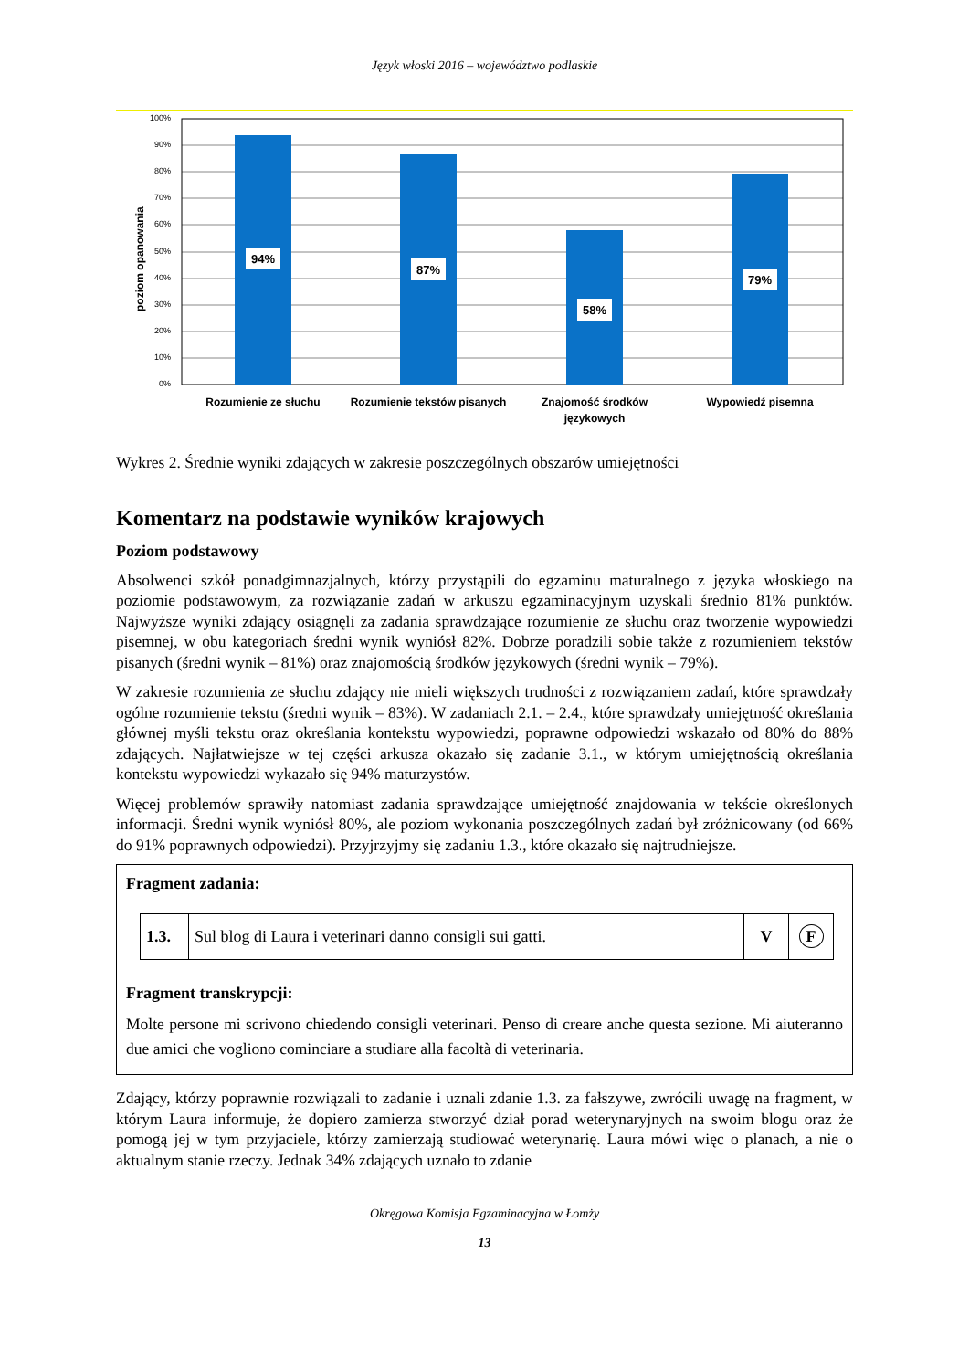Język włoski 2016 – województwo podlaskie
poziom opanowania
100%
90%
80%
70%
60%
50%
40%
30%
20%
10%
0%
94%
87%
58%
79%
Rozumienie ze słuchu
Rozumienie tekstów pisanych
Znajomość środków
językowych
Wypowiedź pisemna
Wykres 2. Średnie wyniki zdających w zakresie poszczególnych obszarów umiejętności
Komentarz na podstawie wyników krajowych
Poziom podstawowy
Absolwenci szkół ponadgimnazjalnych, którzy przystąpili do egzaminu maturalnego z języka włoskiego na poziomie podstawowym, za rozwiązanie zadań w arkuszu egzaminacyjnym uzyskali średnio 81% punktów. Najwyższe wyniki zdający osiągnęli za zadania sprawdzające rozumienie ze słuchu oraz tworzenie wypowiedzi pisemnej, w obu kategoriach średni wynik wyniósł 82%. Dobrze poradzili sobie także z rozumieniem tekstów pisanych (średni wynik – 81%) oraz znajomością środków językowych (średni wynik – 79%).
W zakresie rozumienia ze słuchu zdający nie mieli większych trudności z rozwiązaniem zadań, które sprawdzały ogólne rozumienie tekstu (średni wynik – 83%). W zadaniach 2.1. – 2.4., które sprawdzały umiejętność określania głównej myśli tekstu oraz określania kontekstu wypowiedzi, poprawne odpowiedzi wskazało od 80% do 88% zdających. Najłatwiejsze w tej części arkusza okazało się zadanie 3.1., w którym umiejętnością określania kontekstu wypowiedzi wykazało się 94% maturzystów.
Więcej problemów sprawiły natomiast zadania sprawdzające umiejętność znajdowania w tekście określonych informacji. Średni wynik wyniósł 80%, ale poziom wykonania poszczególnych zadań był zróżnicowany (od 66% do 91% poprawnych odpowiedzi). Przyjrzyjmy się zadaniu 1.3., które okazało się najtrudniejsze.
Fragment zadania:
| 1.3. | Sul blog di Laura i veterinari danno consigli sui gatti. | V | F |
Fragment transkrypcji:
Molte persone mi scrivono chiedendo consigli veterinari. Penso di creare anche questa sezione. Mi aiuteranno due amici che vogliono cominciare a studiare alla facoltà di veterinaria.
Zdający, którzy poprawnie rozwiązali to zadanie i uznali zdanie 1.3. za fałszywe, zwrócili uwagę na fragment, w którym Laura informuje, że dopiero zamierza stworzyć dział porad weterynaryjnych na swoim blogu oraz że pomogą jej w tym przyjaciele, którzy zamierzają studiować weterynarię. Laura mówi więc o planach, a nie o aktualnym stanie rzeczy. Jednak 34% zdających uznało to zdanie
Okręgowa Komisja Egzaminacyjna w Łomży
13